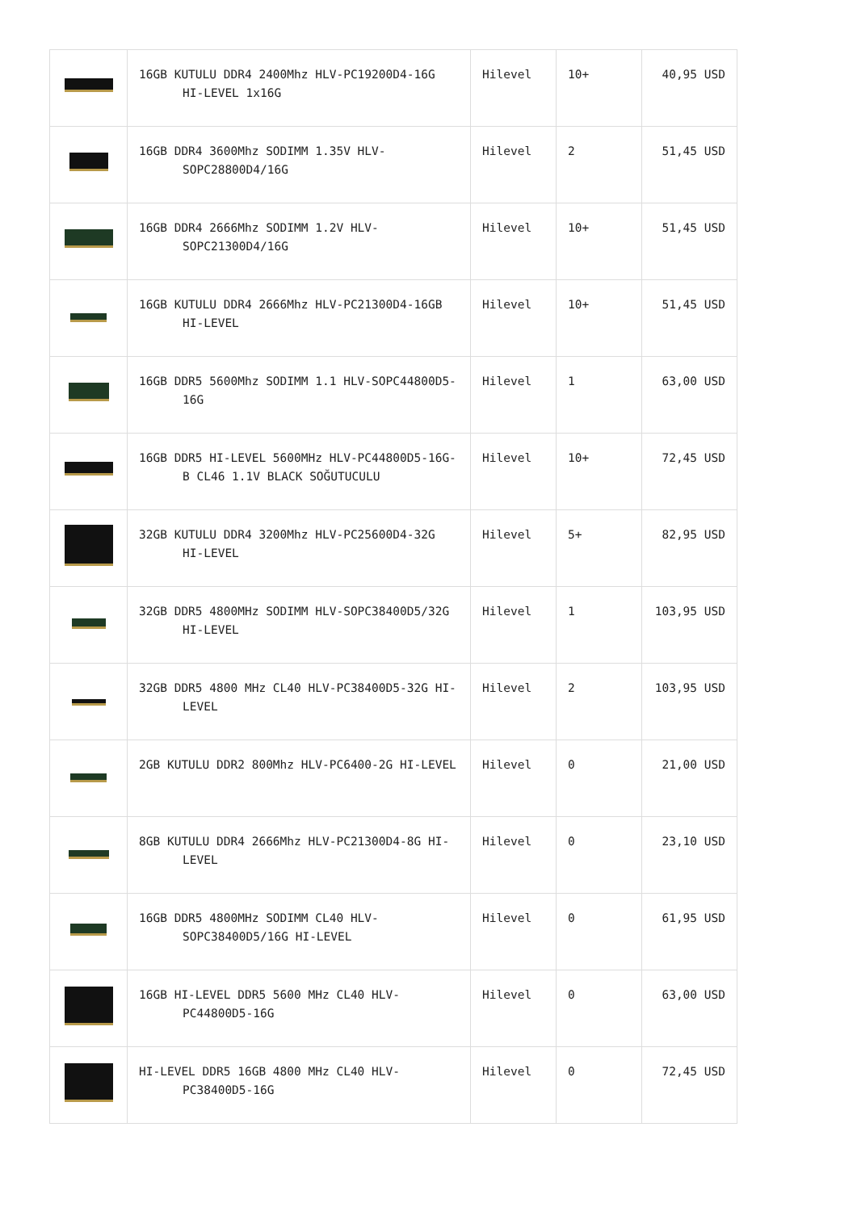| | 16GB KUTULU DDR4 2400Mhz HLV-PC19200D4-16G HI-LEVEL 1x16G | Hilevel | 10+ | 40,95 USD |
| | 16GB DDR4 3600Mhz SODIMM 1.35V HLV-SOPC28800D4/16G | Hilevel | 2 | 51,45 USD |
| | 16GB DDR4 2666Mhz SODIMM 1.2V HLV-SOPC21300D4/16G | Hilevel | 10+ | 51,45 USD |
| | 16GB KUTULU DDR4 2666Mhz HLV-PC21300D4-16GB HI-LEVEL | Hilevel | 10+ | 51,45 USD |
| | 16GB DDR5 5600Mhz SODIMM 1.1 HLV-SOPC44800D5-16G | Hilevel | 1 | 63,00 USD |
| | 16GB DDR5 HI-LEVEL 5600MHz HLV-PC44800D5-16G-B CL46 1.1V BLACK SOĞUTUCULU | Hilevel | 10+ | 72,45 USD |
| | 32GB KUTULU DDR4 3200Mhz HLV-PC25600D4-32G HI-LEVEL | Hilevel | 5+ | 82,95 USD |
| | 32GB DDR5 4800MHz SODIMM HLV-SOPC38400D5/32G HI-LEVEL | Hilevel | 1 | 103,95 USD |
| | 32GB DDR5 4800 MHz CL40 HLV-PC38400D5-32G HI-LEVEL | Hilevel | 2 | 103,95 USD |
| | 2GB KUTULU DDR2 800Mhz HLV-PC6400-2G HI-LEVEL | Hilevel | 0 | 21,00 USD |
| | 8GB KUTULU DDR4 2666Mhz HLV-PC21300D4-8G HI-LEVEL | Hilevel | 0 | 23,10 USD |
| | 16GB DDR5 4800MHz SODIMM CL40 HLV-SOPC38400D5/16G HI-LEVEL | Hilevel | 0 | 61,95 USD |
| | 16GB HI-LEVEL DDR5 5600 MHz CL40 HLV-PC44800D5-16G | Hilevel | 0 | 63,00 USD |
| | HI-LEVEL DDR5 16GB 4800 MHz CL40 HLV-PC38400D5-16G | Hilevel | 0 | 72,45 USD |